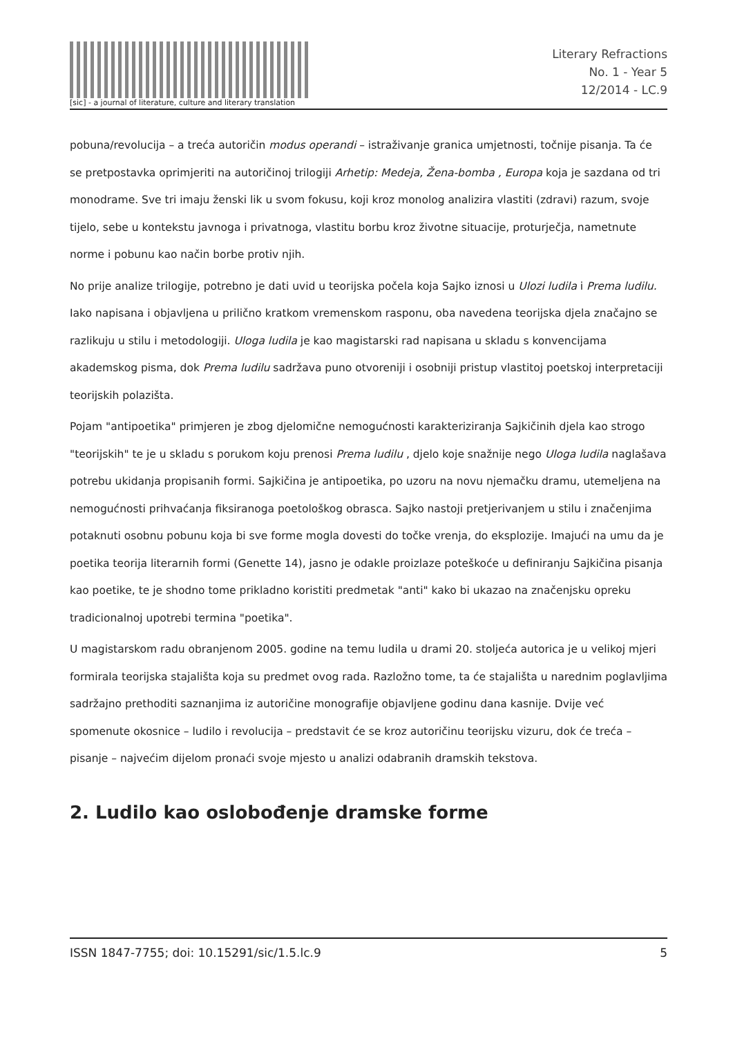[sic] - a journal of literature, culture and literary translation
Literary Refractions
No. 1 - Year 5
12/2014 - LC.9
pobuna/revolucija – a treća autoričin modus operandi – istraživanje granica umjetnosti, točnije pisanja. Ta će se pretpostavka oprimjeriti na autoričinoj trilogiji Arhetip: Medeja, Žena-bomba , Europa koja je sazdana od tri monodrame. Sve tri imaju ženski lik u svom fokusu, koji kroz monolog analizira vlastiti (zdravi) razum, svoje tijelo, sebe u kontekstu javnoga i privatnoga, vlastitu borbu kroz životne situacije, proturječja, nametnute norme i pobunu kao način borbe protiv njih.
No prije analize trilogije, potrebno je dati uvid u teorijska počela koja Sajko iznosi u Ulozi ludila i Prema ludilu. Iako napisana i objavljena u prilično kratkom vremenskom rasponu, oba navedena teorijska djela značajno se razlikuju u stilu i metodologiji. Uloga ludila je kao magistarski rad napisana u skladu s konvencijama akademskog pisma, dok Prema ludilu sadržava puno otvoreniji i osobniji pristup vlastitoj poetskoj interpretaciji teorijskih polazišta.
Pojam "antipoetika" primjeren je zbog djelomične nemogućnosti karakteriziranja Sajkičinih djela kao strogo "teorijskih" te je u skladu s porukom koju prenosi Prema ludilu , djelo koje snažnije nego Uloga ludila naglašava potrebu ukidanja propisanih formi. Sajkičina je antipoetika, po uzoru na novu njemačku dramu, utemeljena na nemogućnosti prihvaćanja fiksiranoga poetološkog obrasca. Sajko nastoji pretjerivanjem u stilu i značenjima potaknuti osobnu pobunu koja bi sve forme mogla dovesti do točke vrenja, do eksplozije. Imajući na umu da je poetika teorija literarnih formi (Genette 14), jasno je odakle proizlaze poteškoće u definiranju Sajkičina pisanja kao poetike, te je shodno tome prikladno koristiti predmetak "anti" kako bi ukazao na značenjsku opreku tradicionalnoj upotrebi termina "poetika".
U magistarskom radu obranjenom 2005. godine na temu ludila u drami 20. stoljeća autorica je u velikoj mjeri formirala teorijska stajališta koja su predmet ovog rada. Razložno tome, ta će stajališta u narednim poglavljima sadržajno prethoditi saznanjima iz autoričine monografije objavljene godinu dana kasnije. Dvije već spomenute okosnice – ludilo i revolucija – predstavit će se kroz autoričinu teorijsku vizuru, dok će treća – pisanje – najvećim dijelom pronaći svoje mjesto u analizi odabranih dramskih tekstova.
2. Ludilo kao oslobođenje dramske forme
ISSN 1847-7755; doi: 10.15291/sic/1.5.lc.9 5